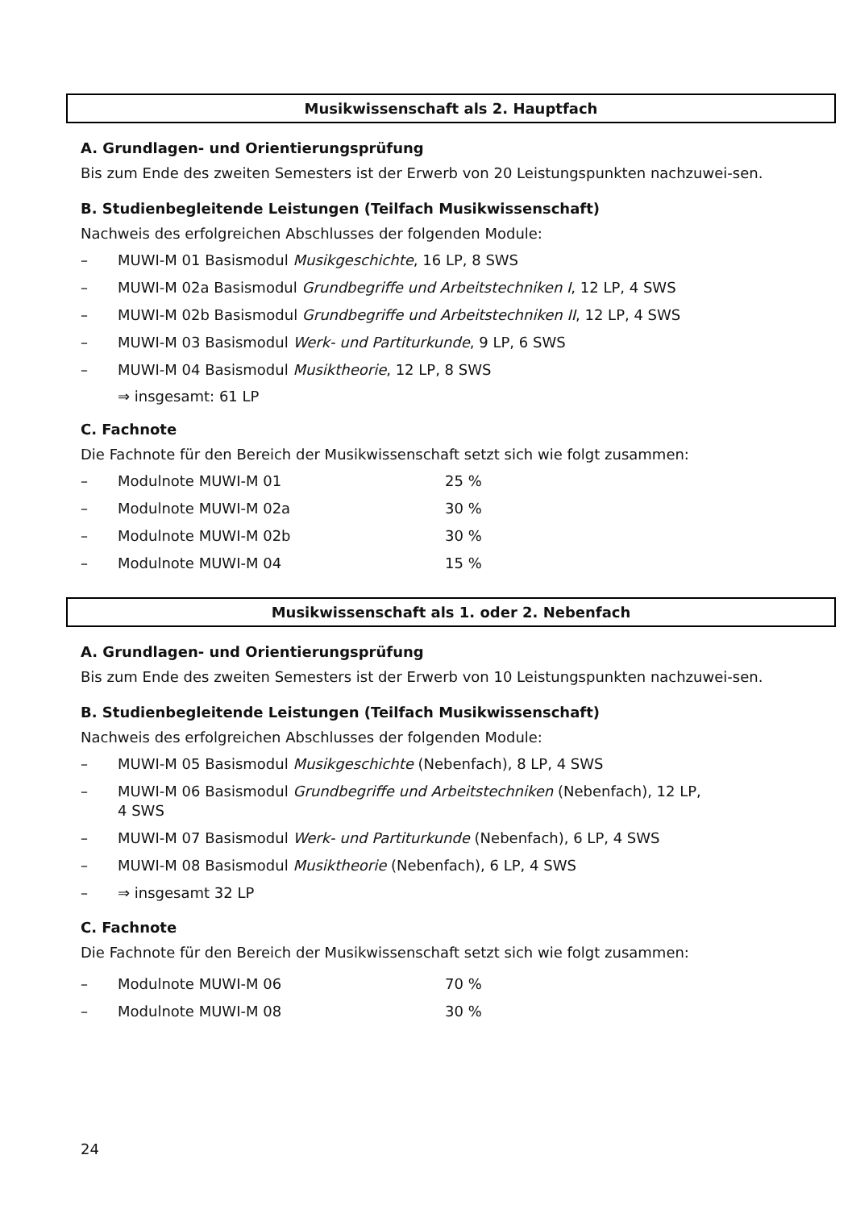Musikwissenschaft als 2. Hauptfach
A. Grundlagen- und Orientierungsprüfung
Bis zum Ende des zweiten Semesters ist der Erwerb von 20 Leistungspunkten nachzuwei-sen.
B. Studienbegleitende Leistungen (Teilfach Musikwissenschaft)
Nachweis des erfolgreichen Abschlusses der folgenden Module:
– MUWI-M 01 Basismodul Musikgeschichte, 16 LP, 8 SWS
– MUWI-M 02a Basismodul Grundbegriffe und Arbeitstechniken I, 12 LP, 4 SWS
– MUWI-M 02b Basismodul Grundbegriffe und Arbeitstechniken II, 12 LP, 4 SWS
– MUWI-M 03 Basismodul Werk- und Partiturkunde, 9 LP, 6 SWS
– MUWI-M 04 Basismodul Musiktheorie, 12 LP, 8 SWS
⇒ insgesamt: 61 LP
C. Fachnote
Die Fachnote für den Bereich der Musikwissenschaft setzt sich wie folgt zusammen:
– Modulnote MUWI-M 01 25 %
– Modulnote MUWI-M 02a 30 %
– Modulnote MUWI-M 02b 30 %
– Modulnote MUWI-M 04 15 %
Musikwissenschaft als 1. oder 2. Nebenfach
A. Grundlagen- und Orientierungsprüfung
Bis zum Ende des zweiten Semesters ist der Erwerb von 10 Leistungspunkten nachzuwei-sen.
B. Studienbegleitende Leistungen (Teilfach Musikwissenschaft)
Nachweis des erfolgreichen Abschlusses der folgenden Module:
– MUWI-M 05 Basismodul Musikgeschichte (Nebenfach), 8 LP, 4 SWS
– MUWI-M 06 Basismodul Grundbegriffe und Arbeitstechniken (Nebenfach), 12 LP,
4 SWS
– MUWI-M 07 Basismodul Werk- und Partiturkunde (Nebenfach), 6 LP, 4 SWS
– MUWI-M 08 Basismodul Musiktheorie (Nebenfach), 6 LP, 4 SWS
– ⇒ insgesamt 32 LP
C. Fachnote
Die Fachnote für den Bereich der Musikwissenschaft setzt sich wie folgt zusammen:
– Modulnote MUWI-M 06 70 %
– Modulnote MUWI-M 08 30 %
24